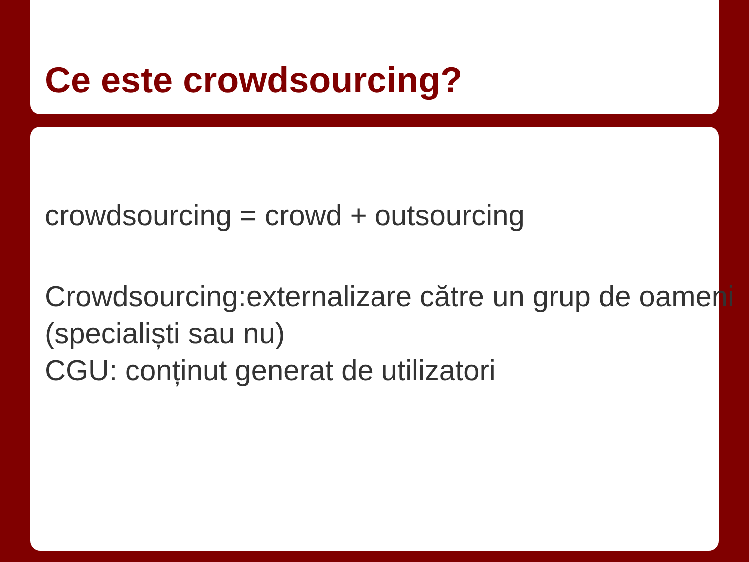Ce este crowdsourcing?
crowdsourcing = crowd + outsourcing
Crowdsourcing:externalizare către un grup de oameni (specialiști sau nu)
CGU: conținut generat de utilizatori